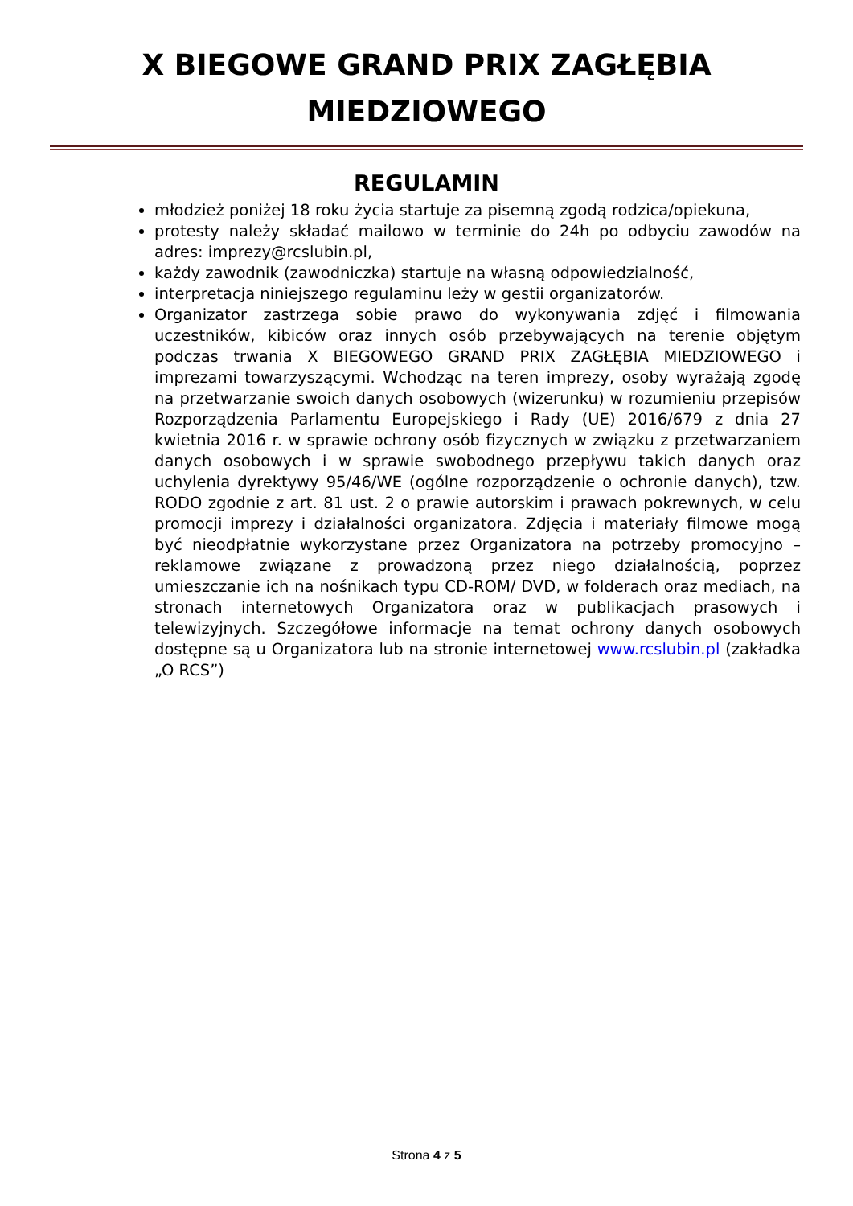X BIEGOWE GRAND PRIX ZAGŁĘBIA
MIEDZIOWEGO
REGULAMIN
młodzież poniżej 18 roku życia startuje za pisemną zgodą rodzica/opiekuna,
protesty należy składać mailowo w terminie do 24h po odbyciu zawodów na adres: imprezy@rcslubin.pl,
każdy zawodnik (zawodniczka) startuje na własną odpowiedzialność,
interpretacja niniejszego regulaminu leży w gestii organizatorów.
Organizator zastrzega sobie prawo do wykonywania zdjęć i filmowania uczestników, kibiców oraz innych osób przebywających na terenie objętym podczas trwania X BIEGOWEGO GRAND PRIX ZAGŁĘBIA MIEDZIOWEGO i imprezami towarzyszącymi. Wchodząc na teren imprezy, osoby wyrażają zgodę na przetwarzanie swoich danych osobowych (wizerunku) w rozumieniu przepisów Rozporządzenia Parlamentu Europejskiego i Rady (UE) 2016/679 z dnia 27 kwietnia 2016 r. w sprawie ochrony osób fizycznych w związku z przetwarzaniem danych osobowych i w sprawie swobodnego przepływu takich danych oraz uchylenia dyrektywy 95/46/WE (ogólne rozporządzenie o ochronie danych), tzw. RODO zgodnie z art. 81 ust. 2 o prawie autorskim i prawach pokrewnych, w celu promocji imprezy i działalności organizatora. Zdjęcia i materiały filmowe mogą być nieodpłatnie wykorzystane przez Organizatora na potrzeby promocyjno – reklamowe związane z prowadzoną przez niego działalnością, poprzez umieszczanie ich na nośnikach typu CD-ROM/ DVD, w folderach oraz mediach, na stronach internetowych Organizatora oraz w publikacjach prasowych i telewizyjnych. Szczegółowe informacje na temat ochrony danych osobowych dostępne są u Organizatora lub na stronie internetowej www.rcslubin.pl (zakładka „O RCS”)
Strona 4 z 5